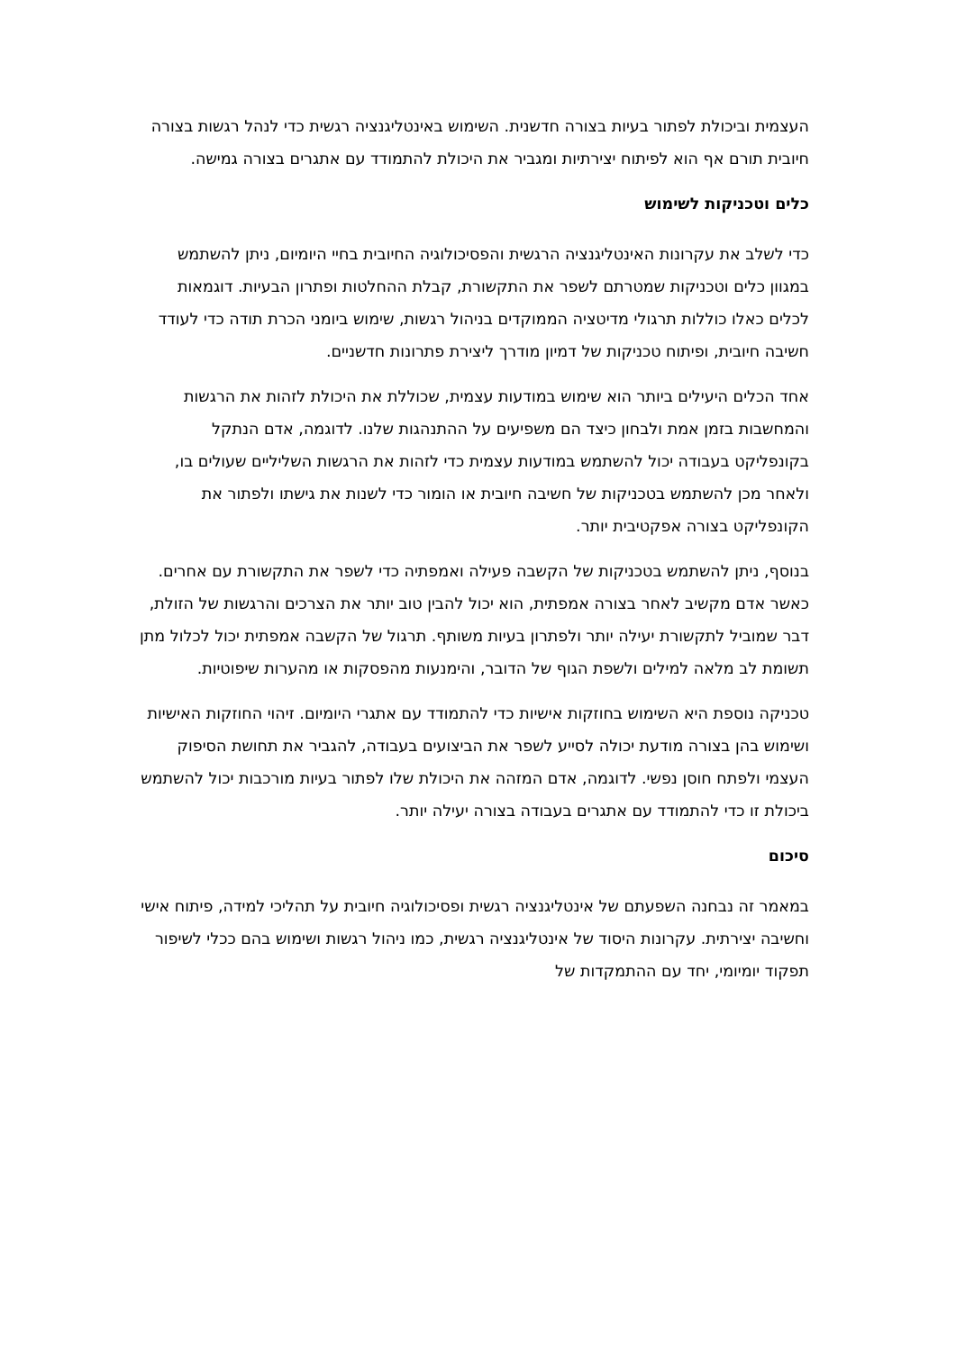העצמית וביכולת לפתור בעיות בצורה חדשנית. השימוש באינטליגנציה רגשית כדי לנהל רגשות בצורה חיובית תורם אף הוא לפיתוח יצירתיות ומגביר את היכולת להתמודד עם אתגרים בצורה גמישה.
כלים וטכניקות לשימוש
כדי לשלב את עקרונות האינטליגנציה הרגשית והפסיכולוגיה החיובית בחיי היומיום, ניתן להשתמש במגוון כלים וטכניקות שמטרתם לשפר את התקשורת, קבלת ההחלטות ופתרון הבעיות. דוגמאות לכלים כאלו כוללות תרגולי מדיטציה הממוקדים בניהול רגשות, שימוש ביומני הכרת תודה כדי לעודד חשיבה חיובית, ופיתוח טכניקות של דמיון מודרך ליצירת פתרונות חדשניים.
אחד הכלים היעילים ביותר הוא שימוש במודעות עצמית, שכוללת את היכולת לזהות את הרגשות והמחשבות בזמן אמת ולבחון כיצד הם משפיעים על ההתנהגות שלנו. לדוגמה, אדם הנתקל בקונפליקט בעבודה יכול להשתמש במודעות עצמית כדי לזהות את הרגשות השליליים שעולים בו, ולאחר מכן להשתמש בטכניקות של חשיבה חיובית או הומור כדי לשנות את גישתו ולפתור את הקונפליקט בצורה אפקטיבית יותר.
בנוסף, ניתן להשתמש בטכניקות של הקשבה פעילה ואמפתיה כדי לשפר את התקשורת עם אחרים. כאשר אדם מקשיב לאחר בצורה אמפתית, הוא יכול להבין טוב יותר את הצרכים והרגשות של הזולת, דבר שמוביל לתקשורת יעילה יותר ולפתרון בעיות משותף. תרגול של הקשבה אמפתית יכול לכלול מתן תשומת לב מלאה למילים ולשפת הגוף של הדובר, והימנעות מהפסקות או מהערות שיפוטיות.
טכניקה נוספת היא השימוש בחוזקות אישיות כדי להתמודד עם אתגרי היומיום. זיהוי החוזקות האישיות ושימוש בהן בצורה מודעת יכולה לסייע לשפר את הביצועים בעבודה, להגביר את תחושת הסיפוק העצמי ולפתח חוסן נפשי. לדוגמה, אדם המזהה את היכולת שלו לפתור בעיות מורכבות יכול להשתמש ביכולת זו כדי להתמודד עם אתגרים בעבודה בצורה יעילה יותר.
סיכום
במאמר זה נבחנה השפעתם של אינטליגנציה רגשית ופסיכולוגיה חיובית על תהליכי למידה, פיתוח אישי וחשיבה יצירתית. עקרונות היסוד של אינטליגנציה רגשית, כמו ניהול רגשות ושימוש בהם ככלי לשיפור תפקוד יומיומי, יחד עם ההתמקדות של